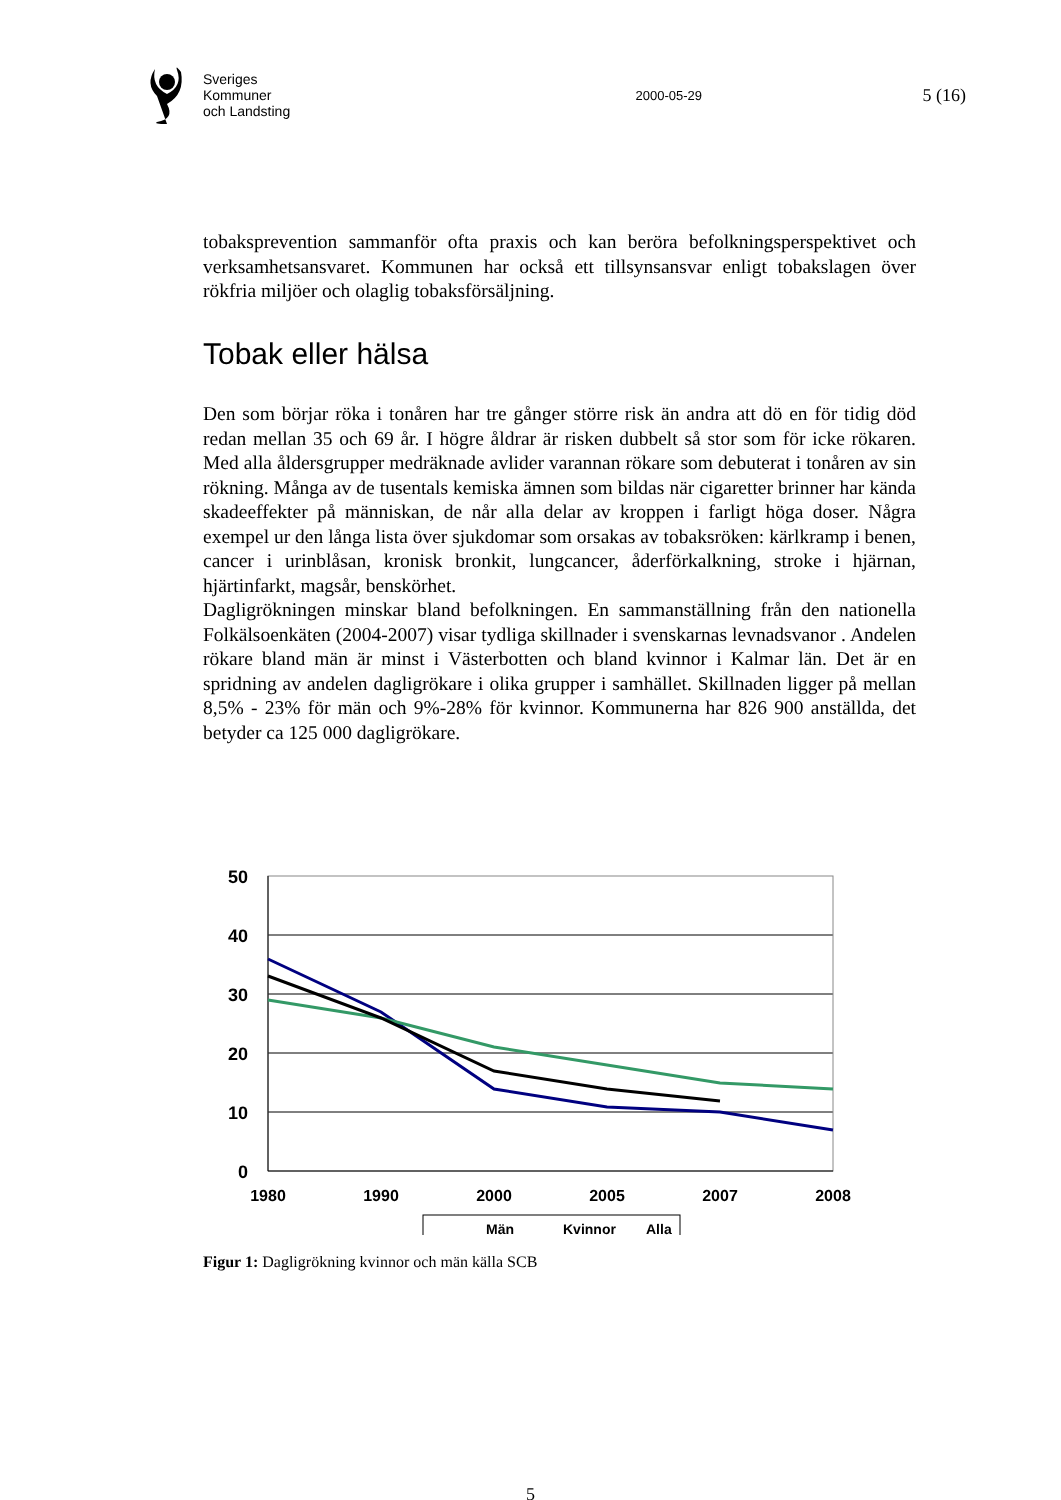Sveriges
Kommuner
och Landsting
2000-05-29
5 (16)
tobaksprevention sammanför ofta praxis och kan beröra befolkningsperspektivet och verksamhetsansvaret. Kommunen har också ett tillsynsansvar enligt tobakslagen över rökfria miljöer och olaglig tobaksförsäljning.
Tobak eller hälsa
Den som börjar röka i tonåren har tre gånger större risk än andra att dö en för tidig död redan mellan 35 och 69 år. I högre åldrar är risken dubbelt så stor som för icke rökaren. Med alla åldersgrupper medräknade avlider varannan rökare som debuterat i tonåren av sin rökning. Många av de tusentals kemiska ämnen som bildas när cigaretter brinner har kända skadeeffekter på människan, de når alla delar av kroppen i farligt höga doser. Några exempel ur den långa lista över sjukdomar som orsakas av tobaksröken: kärlkramp i benen, cancer i urinblåsan, kronisk bronkit, lungcancer, åderförkalkning, stroke i hjärnan, hjärtinfarkt, magsår, benskörhet.
Dagligrökningen minskar bland befolkningen. En sammanställning från den nationella Folkälsoenkäten (2004-2007) visar tydliga skillnader i svenskarnas levnadsvanor . Andelen rökare bland män är minst i Västerbotten och bland kvinnor i Kalmar län. Det är en spridning av andelen dagligrökare i olika grupper i samhället. Skillnaden ligger på mellan 8,5% - 23% för män och 9%-28% för kvinnor. Kommunerna har 826 900 anställda, det betyder ca 125 000 dagligrökare.
50
40
30
20
10
0
1980
1990
2000
2005
2007
2008
Män
Kvinnor
Alla
Figur 1: Dagligrökning kvinnor och män källa SCB
5